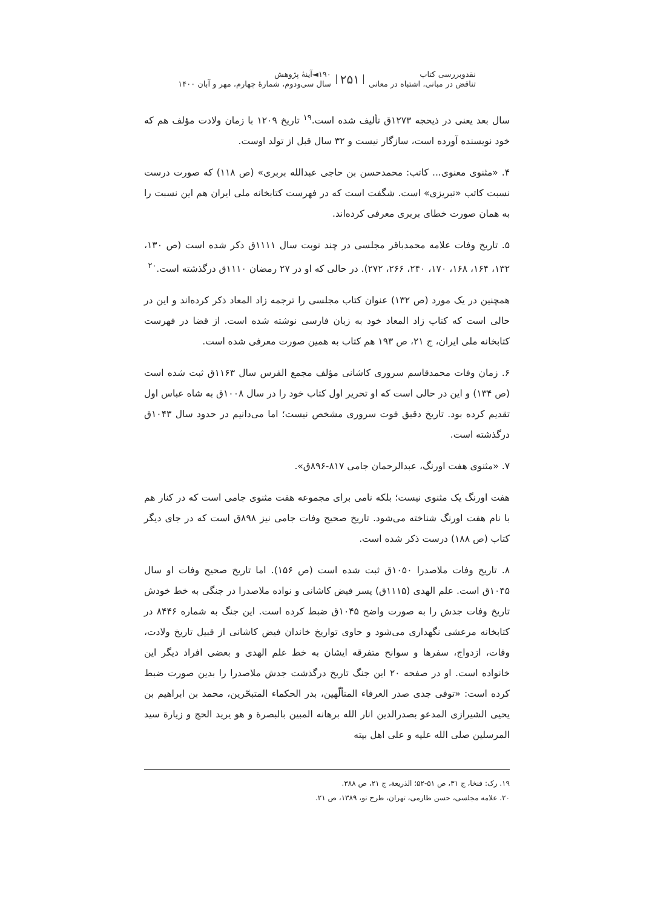نقدوبررسی کتاب
تناقض در مبانی، اشتباه در معانی
۲۵۱
۱۹۰◄آینهٔ پژوهش
سال سی‌ودوم، شمارهٔ چهارم، مهر و آبان ۱۴۰۰
سال بعد یعنی در ذیحجه ۱۲۷۳ق تألیف شده است.<sup>۱۹</sup> تاریخ ۱۲۰۹ با زمان ولادت مؤلف هم که خود نویسنده آورده است، سازگار نیست و ۳۲ سال قبل از تولد اوست.
۴. «مثنوی معنوی... کاتب: محمدحسن بن حاجی عبدالله بربری» (ص ۱۱۸) که صورت درست نسبت کاتب «تبریزی» است. شگفت است که در فهرست کتابخانه ملی ایران هم این نسبت را به همان صورت خطای بربری معرفی کرده‌اند.
۵. تاریخ وفات علامه محمدباقر مجلسی در چند نوبت سال ۱۱۱۱ق ذکر شده است (ص ۱۳۰، ۱۳۲، ۱۶۴، ۱۶۸، ۱۷۰، ۲۴۰، ۲۶۶، ۲۷۲). در حالی که او در ۲۷ رمضان ۱۱۱۰ق درگذشته است.<sup>۲۰</sup>
همچنین در یک مورد (ص ۱۳۲) عنوان کتاب مجلسی را ترجمه زاد المعاد ذکر کرده‌اند و این در حالی است که کتاب زاد المعاد خود به زبان فارسی نوشته شده است. از قضا در فهرست کتابخانه ملی ایران، ج ۲۱، ص ۱۹۳ هم کتاب به همین صورت معرفی شده است.
۶. زمان وفات محمدقاسم سروری کاشانی مؤلف مجمع الفرس سال ۱۱۶۳ق ثبت شده است (ص ۱۳۴) و این در حالی است که او تحریر اول کتاب خود را در سال ۱۰۰۸ق به شاه عباس اول تقدیم کرده بود. تاریخ دقیق فوت سروری مشخص نیست؛ اما می‌دانیم در حدود سال ۱۰۴۳ق درگذشته است.
۷. «مثنوی هفت اورنگ، عبدالرحمان جامی ۸۱۷-۸۹۶ق».
هفت اورنگ یک مثنوی نیست؛ بلکه نامی برای مجموعه هفت مثنوی جامی است که در کنار هم با نام هفت اورنگ شناخته می‌شود. تاریخ صحیح وفات جامی نیز ۸۹۸ق است که در جای دیگر کتاب (ص ۱۸۸) درست ذکر شده است.
۸. تاریخ وفات ملاصدرا ۱۰۵۰ق ثبت شده است (ص ۱۵۶). اما تاریخ صحیح وفات او سال ۱۰۴۵ق است. علم الهدی (۱۱۱۵ق) پسر فیض کاشانی و نواده ملاصدرا در جنگی به خط خودش تاریخ وفات جدش را به صورت واضح ۱۰۴۵ق ضبط کرده است. این جنگ به شماره ۸۴۴۶ در کتابخانه مرعشی نگهداری می‌شود و حاوی تواریخ خاندان فیض کاشانی از قبیل تاریخ ولادت، وفات، ازدواج، سفرها و سوانح متفرقه ایشان به خط علم الهدی و بعضی افراد دیگر این خانواده است. او در صفحه ۲۰ این جنگ تاریخ درگذشت جدش ملاصدرا را بدین صورت ضبط کرده است: «توفی جدی صدر العرفاء المتألّهین، بدر الحکماء المتبحّرین، محمد بن ابراهیم بن یحیی الشیرازی المدعو بصدرالدین انار الله برهانه المبین بالبصرة و هو یرید الحج و زیارة سید المرسلین صلی الله علیه و علی اهل بیته
۱۹. رک: فنخا، ج ۳۱، ص ۵۱-۵۲؛ الذریعة، ج ۲۱، ص ۳۸۸.
۲۰. علامه مجلسی، حسن طارمی، تهران، طرح نو، ۱۳۸۹، ص ۲۱.